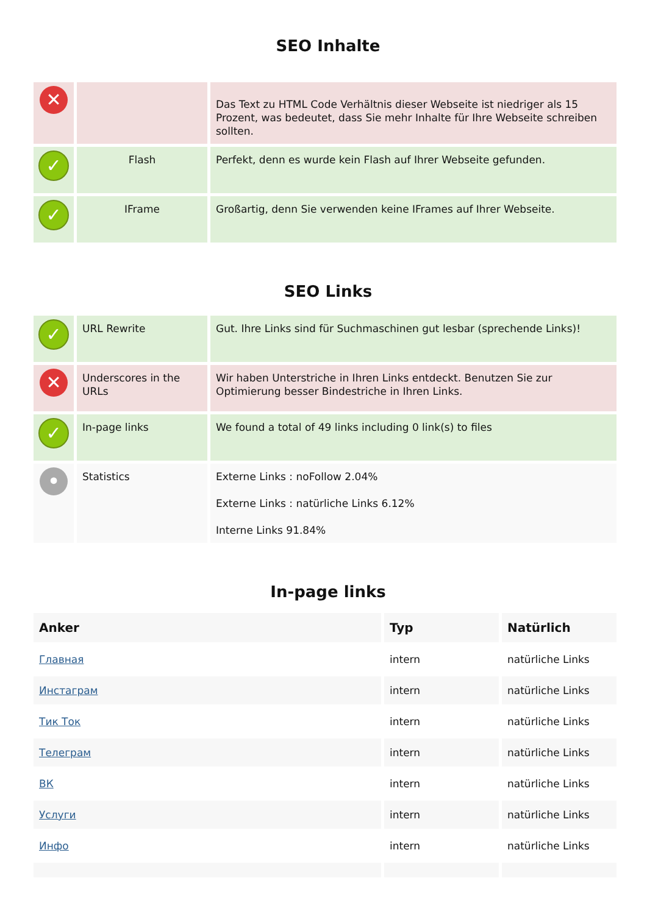SEO Inhalte
| ✕ | | Das Text zu HTML Code Verhältnis dieser Webseite ist niedriger als 15 Prozent, was bedeutet, dass Sie mehr Inhalte für Ihre Webseite schreiben sollten. |
| ✓ | Flash | Perfekt, denn es wurde kein Flash auf Ihrer Webseite gefunden. |
| ✓ | IFrame | Großartig, denn Sie verwenden keine IFrames auf Ihrer Webseite. |
SEO Links
| ✓ | URL Rewrite | Gut. Ihre Links sind für Suchmaschinen gut lesbar (sprechende Links)! |
| ✕ | Underscores in the URLs | Wir haben Unterstriche in Ihren Links entdeckt. Benutzen Sie zur Optimierung besser Bindestriche in Ihren Links. |
| ✓ | In-page links | We found a total of 49 links including 0 link(s) to files |
| • | Statistics | Externe Links : noFollow 2.04% Externe Links : natürliche Links 6.12% Interne Links 91.84% |
In-page links
| Anker | Typ | Natürlich |
| --- | --- | --- |
| Главная | intern | natürliche Links |
| Инстаграм | intern | natürliche Links |
| Тик Ток | intern | natürliche Links |
| Телеграм | intern | natürliche Links |
| ВК | intern | natürliche Links |
| Услуги | intern | natürliche Links |
| Инфо | intern | natürliche Links |